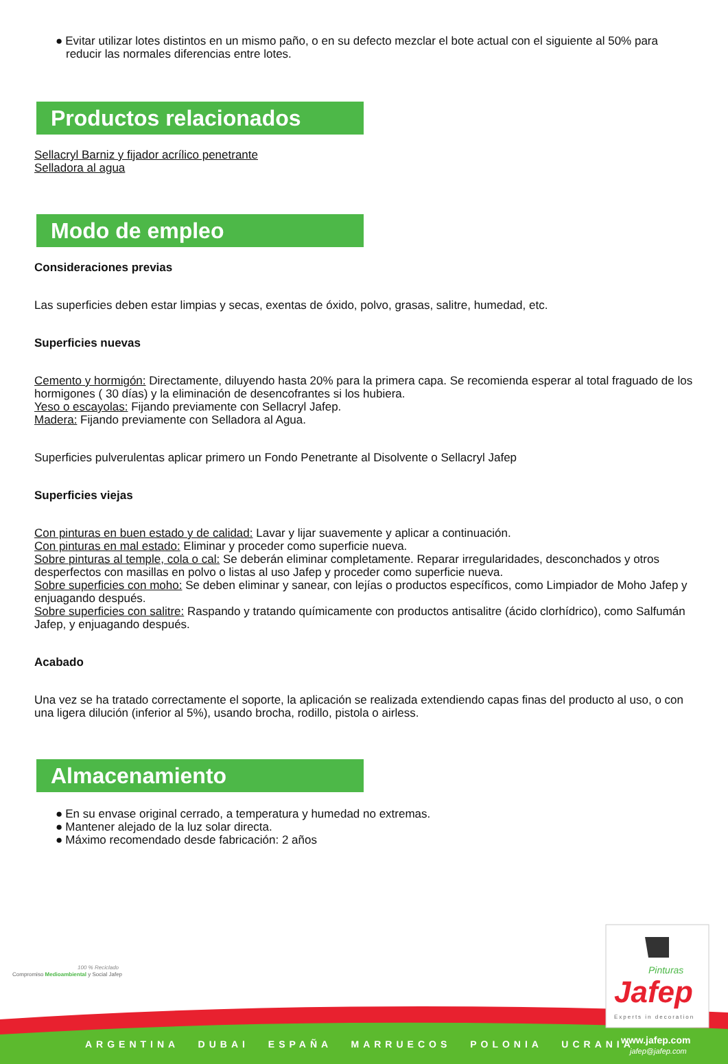● Evitar utilizar lotes distintos en un mismo paño, o en su defecto mezclar el bote actual con el siguiente al 50% para reducir las normales diferencias entre lotes.
Productos relacionados
Sellacryl Barniz y fijador acrílico penetrante
Selladora al agua
Modo de empleo
Consideraciones previas
Las superficies deben estar limpias y secas, exentas de óxido, polvo, grasas, salitre, humedad, etc.
Superficies nuevas
Cemento y hormigón: Directamente, diluyendo hasta 20% para la primera capa. Se recomienda esperar al total fraguado de los hormigones ( 30 días) y la eliminación de desencofrantes si los hubiera.
Yeso o escayolas: Fijando previamente con Sellacryl Jafep.
Madera: Fijando previamente con Selladora al Agua.
Superficies pulverulentas aplicar primero un Fondo Penetrante al Disolvente o Sellacryl Jafep
Superficies viejas
Con pinturas en buen estado y de calidad: Lavar y lijar suavemente y aplicar a continuación.
Con pinturas en mal estado: Eliminar y proceder como superficie nueva.
Sobre pinturas al temple, cola o cal: Se deberán eliminar completamente. Reparar irregularidades, desconchados y otros desperfectos con masillas en polvo o listas al uso Jafep y proceder como superficie nueva.
Sobre superficies con moho: Se deben eliminar y sanear, con lejías o productos específicos, como Limpiador de Moho Jafep y enjuagando después.
Sobre superficies con salitre: Raspando y tratando químicamente con productos antisalitre (ácido clorhídrico), como Salfumán Jafep, y enjuagando después.
Acabado
Una vez se ha tratado correctamente el soporte, la aplicación se realizada extendiendo capas finas del producto al uso, o con una ligera dilución (inferior al 5%), usando brocha, rodillo, pistola o airless.
Almacenamiento
● En su envase original cerrado, a temperatura y humedad no extremas.
● Mantener alejado de la luz solar directa.
● Máximo recomendado desde fabricación: 2 años
Compromiso Medioambiental y Social Jafep
100 % Reciclado Pinturas
Jafep
Experts in decoration
www.jafep.com
jafep@jafep.com
ARGENTINA DUBAI ESPAÑA MARRUECOS POLONIA UCRANIA